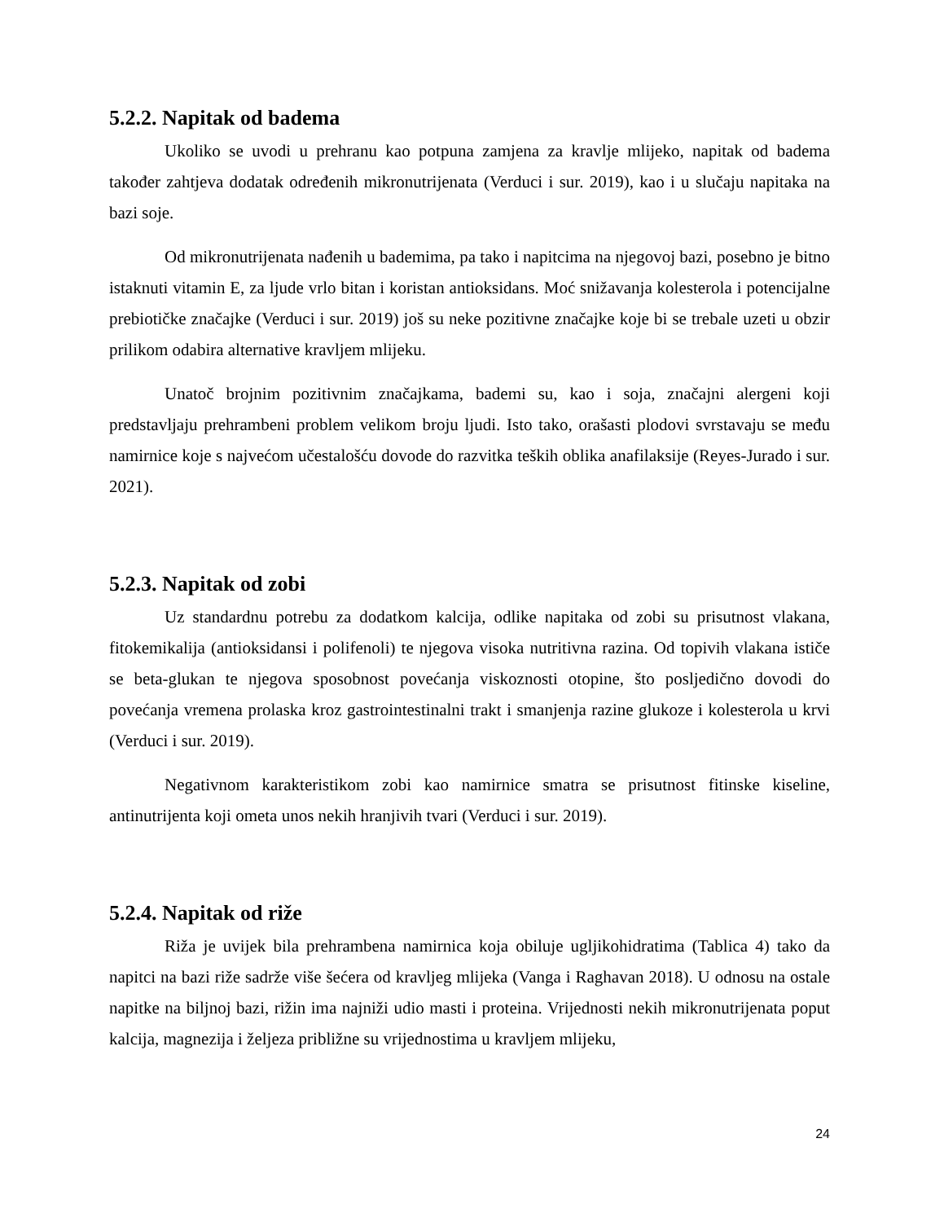5.2.2. Napitak od badema
Ukoliko se uvodi u prehranu kao potpuna zamjena za kravlje mlijeko, napitak od badema također zahtjeva dodatak određenih mikronutrijenata (Verduci i sur. 2019), kao i u slučaju napitaka na bazi soje.
Od mikronutrijenata nađenih u bademima, pa tako i napitcima na njegovoj bazi, posebno je bitno istaknuti vitamin E, za ljude vrlo bitan i koristan antioksidans. Moć snižavanja kolesterola i potencijalne prebiotičke značajke (Verduci i sur. 2019) još su neke pozitivne značajke koje bi se trebale uzeti u obzir prilikom odabira alternative kravljem mlijeku.
Unatoč brojnim pozitivnim značajkama, bademi su, kao i soja, značajni alergeni koji predstavljaju prehrambeni problem velikom broju ljudi. Isto tako, orašasti plodovi svrstavaju se među namirnice koje s najvećom učestalošću dovode do razvitka teških oblika anafilaksije (Reyes-Jurado i sur. 2021).
5.2.3. Napitak od zobi
Uz standardnu potrebu za dodatkom kalcija, odlike napitaka od zobi su prisutnost vlakana, fitokemikalija (antioksidansi i polifenoli) te njegova visoka nutritivna razina. Od topivih vlakana ističe se beta-glukan te njegova sposobnost povećanja viskoznosti otopine, što posljedično dovodi do povećanja vremena prolaska kroz gastrointestinalni trakt i smanjenja razine glukoze i kolesterola u krvi (Verduci i sur. 2019).
Negativnom karakteristikom zobi kao namirnice smatra se prisutnost fitinske kiseline, antinutrijenta koji ometa unos nekih hranjivih tvari (Verduci i sur. 2019).
5.2.4. Napitak od riže
Riža je uvijek bila prehrambena namirnica koja obiluje ugljikohidratima (Tablica 4) tako da napitci na bazi riže sadrže više šećera od kravljeg mlijeka (Vanga i Raghavan 2018). U odnosu na ostale napitke na biljnoj bazi, rižin ima najniži udio masti i proteina. Vrijednosti nekih mikronutrijenata poput kalcija, magnezija i željeza približne su vrijednostima u kravljem mlijeku,
24